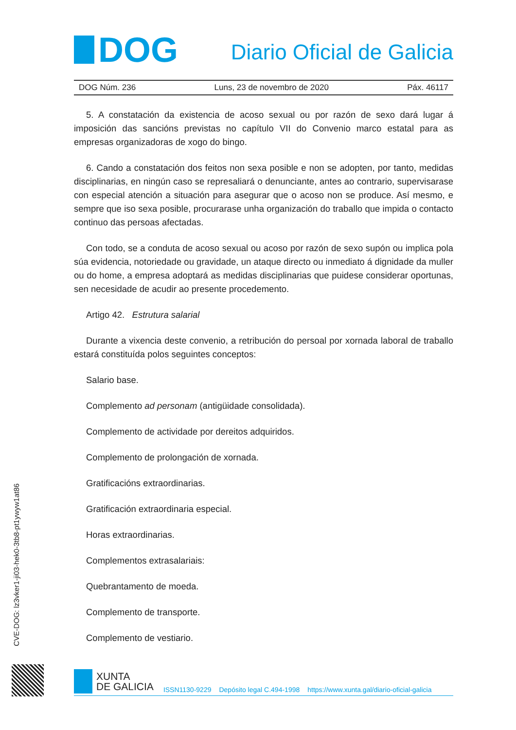DOG
Diario Oficial de Galicia
DOG Núm. 236 Luns, 23 de novembro de 2020 Páx. 46117
5. A constatación da existencia de acoso sexual ou por razón de sexo dará lugar á imposición das sancións previstas no capítulo VII do Convenio marco estatal para as empresas organizadoras de xogo do bingo.
6. Cando a constatación dos feitos non sexa posible e non se adopten, por tanto, medidas disciplinarias, en ningún caso se represaliará o denunciante, antes ao contrario, supervisarase con especial atención a situación para asegurar que o acoso non se produce. Así mesmo, e sempre que iso sexa posible, procurarase unha organización do traballo que impida o contacto continuo das persoas afectadas.
Con todo, se a conduta de acoso sexual ou acoso por razón de sexo supón ou implica pola súa evidencia, notoriedade ou gravidade, un ataque directo ou inmediato á dignidade da muller ou do home, a empresa adoptará as medidas disciplinarias que puidese considerar oportunas, sen necesidade de acudir ao presente procedemento.
Artigo 42. Estrutura salarial
Durante a vixencia deste convenio, a retribución do persoal por xornada laboral de traballo estará constituída polos seguintes conceptos:
Salario base.
Complemento ad personam (antigüidade consolidada).
Complemento de actividade por dereitos adquiridos.
Complemento de prolongación de xornada.
Gratificacións extraordinarias.
Gratificación extraordinaria especial.
Horas extraordinarias.
Complementos extrasalariais:
Quebrantamento de moeda.
Complemento de transporte.
Complemento de vestiario.
CVE-DOG: lz3vker1-ji03-hek0-3tb8-pt1ywyw1at86
XUNTA
DE GALICIA
ISSN1130-9229 Depósito legal C.494-1998 https://www.xunta.gal/diario-oficial-galicia